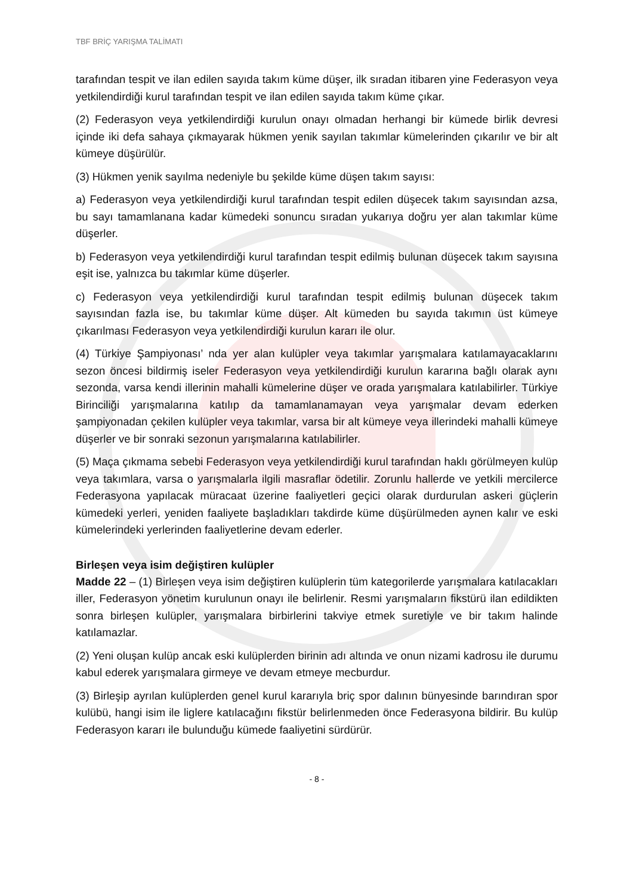TBF BRİÇ YARIŞMA TALİMATI
tarafından tespit ve ilan edilen sayıda takım küme düşer, ilk sıradan itibaren yine Federasyon veya yetkilendirdiği kurul tarafından tespit ve ilan edilen sayıda takım küme çıkar.
(2) Federasyon veya yetkilendirdiği kurulun onayı olmadan herhangi bir kümede birlik devresi içinde iki defa sahaya çıkmayarak hükmen yenik sayılan takımlar kümelerinden çıkarılır ve bir alt kümeye düşürülür.
(3) Hükmen yenik sayılma nedeniyle bu şekilde küme düşen takım sayısı:
a) Federasyon veya yetkilendirdiği kurul tarafından tespit edilen düşecek takım sayısından azsa, bu sayı tamamlanana kadar kümedeki sonuncu sıradan yukarıya doğru yer alan takımlar küme düşerler.
b) Federasyon veya yetkilendirdiği kurul tarafından tespit edilmiş bulunan düşecek takım sayısına eşit ise, yalnızca bu takımlar küme düşerler.
c) Federasyon veya yetkilendirdiği kurul tarafından tespit edilmiş bulunan düşecek takım sayısından fazla ise, bu takımlar küme düşer. Alt kümeden bu sayıda takımın üst kümeye çıkarılması Federasyon veya yetkilendirdiği kurulun kararı ile olur.
(4) Türkiye Şampiyonası’ nda yer alan kulüpler veya takımlar yarışmalara katılamayacaklarını sezon öncesi bildirmiş iseler Federasyon veya yetkilendirdiği kurulun kararına bağlı olarak aynı sezonda, varsa kendi illerinin mahalli kümelerine düşer ve orada yarışmalara katılabilirler. Türkiye Birinciliği yarışmalarına katılıp da tamamlanamayan veya yarışmalar devam ederken şampiyonadan çekilen kulüpler veya takımlar, varsa bir alt kümeye veya illerindeki mahalli kümeye düşerler ve bir sonraki sezonun yarışmalarına katılabilirler.
(5) Maça çıkmama sebebi Federasyon veya yetkilendirdiği kurul tarafından haklı görülmeyen kulüp veya takımlara, varsa o yarışmalarla ilgili masraflar ödetilir. Zorunlu hallerde ve yetkili mercilerce Federasyona yapılacak müracaat üzerine faaliyetleri geçici olarak durdurulan askeri güçlerin kümedeki yerleri, yeniden faaliyete başladıkları takdirde küme düşürülmeden aynen kalır ve eski kümelerindeki yerlerinden faaliyetlerine devam ederler.
Birleşen veya isim değiştiren kulüpler
Madde 22 – (1) Birleşen veya isim değiştiren kulüplerin tüm kategorilerde yarışmalara katılacakları iller, Federasyon yönetim kurulunun onayı ile belirlenir. Resmi yarışmaların fikstürü ilan edildikten sonra birleşen kulüpler, yarışmalara birbirlerini takviye etmek suretiyle ve bir takım halinde katılamazlar.
(2) Yeni oluşan kulüp ancak eski kulüplerden birinin adı altında ve onun nizami kadrosu ile durumu kabul ederek yarışmalara girmeye ve devam etmeye mecburdur.
(3) Birleşip ayrılan kulüplerden genel kurul kararıyla briç spor dalının bünyesinde barındıran spor kulübü, hangi isim ile liglere katılacağını fikstür belirlenmeden önce Federasyona bildirir. Bu kulüp Federasyon kararı ile bulunduğu kümede faaliyetini sürdürür.
- 8 -